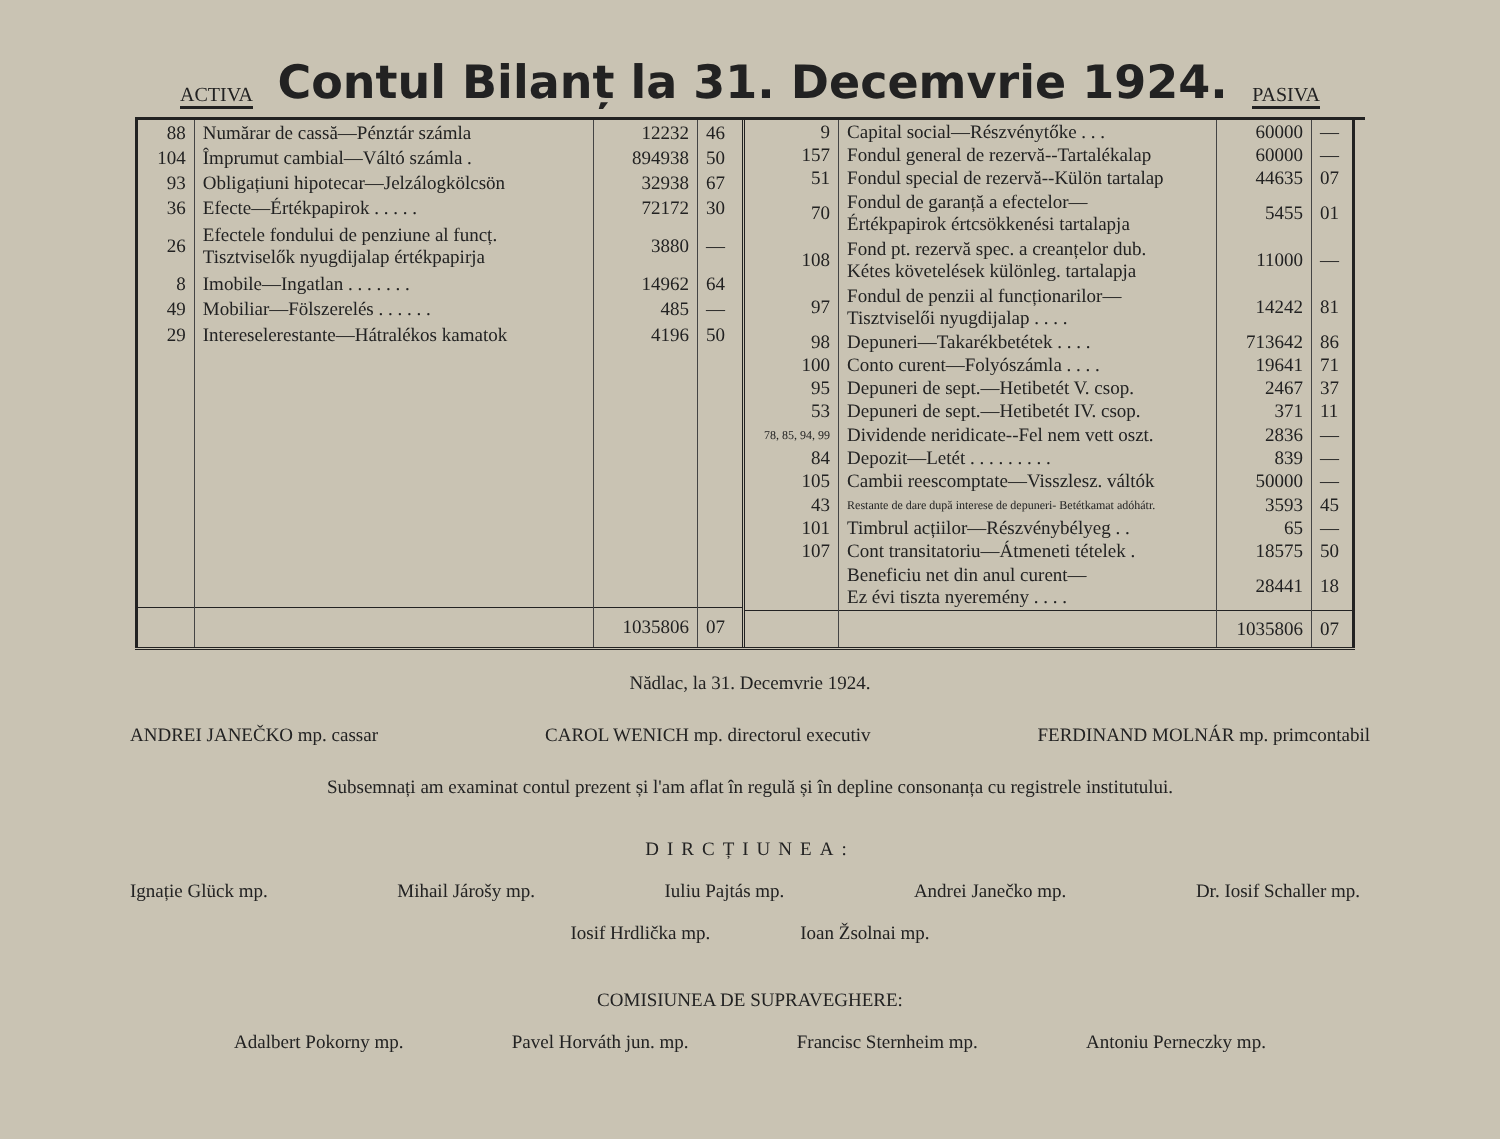ACTIVA
Contul Bilanț la 31. Decemvrie 1924.
PASIVA
| 88 | Numărar de cassă—Pénztár számla | 12232 | 46 |
| 104 | Împrumut cambial—Váltó számla . | 894938 | 50 |
| 93 | Obligațiuni hipotecar—Jelzálogkölcsön | 32938 | 67 |
| 36 | Efecte—Értékpapirok . . . . . | 72172 | 30 |
| 26 | Efectele fondului de penziune al funcț. Tisztviselők nyugdijalap értékpapirja | 3880 | — |
| 8 | Imobile—Ingatlan . . . . . . . | 14962 | 64 |
| 49 | Mobiliar—Fölszerelés . . . . . . | 485 | — |
| 29 | Intereselerestante—Hátralékos kamatok | 4196 | 50 |
| | | 1035806 | 07 |
| 9 | Capital social—Részvénytőke . . . | 60000 | — |
| 157 | Fondul general de rezervă--Tartalékalap | 60000 | — |
| 51 | Fondul special de rezervă--Külön tartalap | 44635 | 07 |
| 70 | Fondul de garanță a efectelor— Értékpapirok értcsökkenési tartalapja | 5455 | 01 |
| 108 | Fond pt. rezervă spec. a creanțelor dub. Kétes követelések különleg. tartalapja | 11000 | — |
| 97 | Fondul de penzii al funcționarilor— Tisztviselői nyugdijalap . . . . | 14242 | 81 |
| 98 | Depuneri—Takarékbetétek . . . . | 713642 | 86 |
| 100 | Conto curent—Folyószámla . . . . | 19641 | 71 |
| 95 | Depuneri de sept.—Hetibetét V. csop. | 2467 | 37 |
| 53 | Depuneri de sept.—Hetibetét IV. csop. | 371 | 11 |
| 78, 85, 94, 99 | Dividende neridicate--Fel nem vett oszt. | 2836 | — |
| 84 | Depozit—Letét . . . . . . . . . | 839 | — |
| 105 | Cambii reescomptate—Visszlesz. váltók | 50000 | — |
| 43 | Restante de dare după interese de depuneri- Betétkamat adóhátr. | 3593 | 45 |
| 101 | Timbrul acțiilor—Részvénybélyeg . . | 65 | — |
| 107 | Cont transitatoriu—Átmeneti tételek . | 18575 | 50 |
| | Beneficiu net din anul curent— Ez évi tiszta nyeremény . . . . | 28441 | 18 |
| | | 1035806 | 07 |
Nădlac, la 31. Decemvrie 1924.
ANDREI JANEČKO mp. cassar CAROL WENICH mp. directorul executiv FERDINAND MOLNÁR mp. primcontabil
Subsemnați am examinat contul prezent și l'am aflat în regulă și în depline consonanța cu registrele institutului.
DIRCȚIUNEA:
Ignație Glück mp. Mihail Járošy mp. Iuliu Pajtás mp. Andrei Janečko mp. Dr. Iosif Schaller mp.
Iosif Hrdlička mp. Ioan Žsolnai mp.
COMISIUNEA DE SUPRAVEGHERE:
Adalbert Pokorny mp. Pavel Horváth jun. mp. Francisc Sternheim mp. Antoniu Perneczky mp.